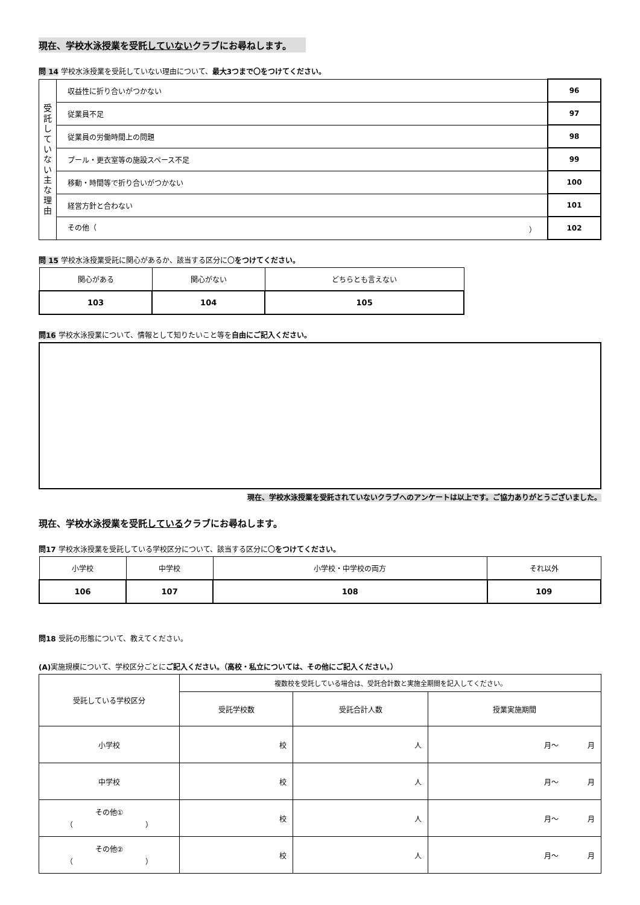現在、学校水泳授業を受託していないクラブにお尋ねします。
問 14 学校水泳授業を受託していない理由について、最大3つまで〇をつけてください。
| 受託していない主な理由 | 収益性に折り合いがつかない | 96 |
| | 従業員不足 | 97 |
| | 従業員の労働時間上の問題 | 98 |
| | プール・更衣室等の施設スペース不足 | 99 |
| | 移動・時間等で折り合いがつかない | 100 |
| | 経営方針と合わない | 101 |
| | その他（ ） | 102 |
問 15 学校水泳授業受託に関心があるか、該当する区分に〇をつけてください。
| 関心がある | 関心がない | どちらとも言えない |
| 103 | 104 | 105 |
問16 学校水泳授業について、情報として知りたいこと等を自由にご記入ください。
現在、学校水泳授業を受託されていないクラブへのアンケートは以上です。ご協力ありがとうございました。
現在、学校水泳授業を受託しているクラブにお尋ねします。
問17 学校水泳授業を受託している学校区分について、該当する区分に〇をつけてください。
| 小学校 | 中学校 | 小学校・中学校の両方 | それ以外 |
| 106 | 107 | 108 | 109 |
問18 受託の形態について、教えてください。
(A) 実施規模について、学校区分ごとにご記入ください。（高校・私立については、その他にご記入ください。）
| 受託している学校区分 | 複数校を受託している場合は、受託合計数と実施全期間を記入してください。 | | |
| | 受託学校数 | 受託合計人数 | 授業実施期間 |
| 小学校 | 校 | 人 | 月～ 月 |
| 中学校 | 校 | 人 | 月～ 月 |
| その他① （ ） | 校 | 人 | 月～ 月 |
| その他② （ ） | 校 | 人 | 月～ 月 |